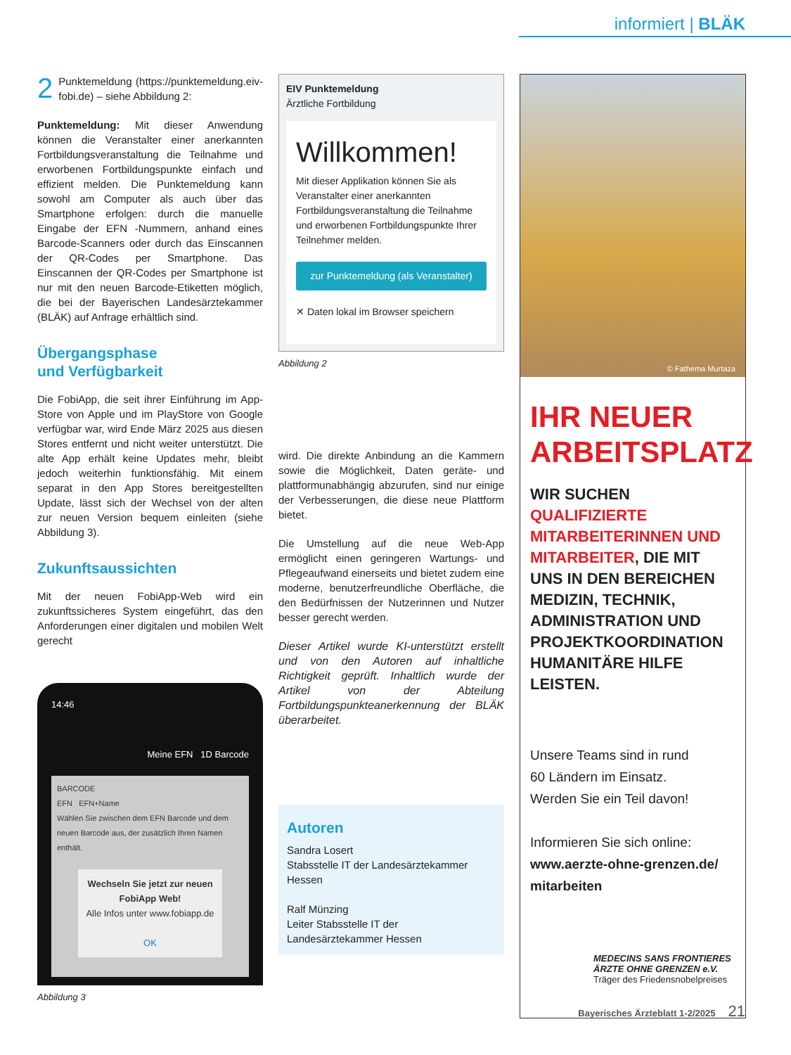informiert | BLÄK
2 Punktemeldung (https://punktemeldung.eiv-fobi.de) – siehe Abbildung 2:
Punktemeldung: Mit dieser Anwendung können die Veranstalter einer anerkannten Fortbildungsveranstaltung die Teilnahme und erworbenen Fortbildungspunkte einfach und effizient melden. Die Punktemeldung kann sowohl am Computer als auch über das Smartphone erfolgen: durch die manuelle Eingabe der EFN -Nummern, anhand eines Barcode-Scanners oder durch das Einscannen der QR-Codes per Smartphone. Das Einscannen der QR-Codes per Smartphone ist nur mit den neuen Barcode-Etiketten möglich, die bei der Bayerischen Landesärztekammer (BLÄK) auf Anfrage erhältlich sind.
Übergangsphase
und Verfügbarkeit
Die FobiApp, die seit ihrer Einführung im App-Store von Apple und im PlayStore von Google verfügbar war, wird Ende März 2025 aus diesen Stores entfernt und nicht weiter unterstützt. Die alte App erhält keine Updates mehr, bleibt jedoch weiterhin funktionsfähig. Mit einem separat in den App Stores bereitgestellten Update, lässt sich der Wechsel von der alten zur neuen Version bequem einleiten (siehe Abbildung 3).
Zukunftsaussichten
Mit der neuen FobiApp-Web wird ein zukunftssicheres System eingeführt, das den Anforderungen einer digitalen und mobilen Welt gerecht
14:46
Meine EFN 1D Barcode
BARCODE
EFN EFN+Name
Wählen Sie zwischen dem EFN Barcode und dem neuen Barcode aus, der zusätzlich Ihren Namen enthält.
Wechseln Sie jetzt zur neuen FobiApp Web!
Alle Infos unter www.fobiapp.de
OK
Abbildung 3
EIV Punktemeldung
Ärztliche Fortbildung
Willkommen!
Mit dieser Applikation können Sie als Veranstalter einer anerkannten Fortbildungsveranstaltung die Teilnahme und erworbenen Fortbildungspunkte Ihrer Teilnehmer melden.
zur Punktemeldung (als Veranstalter)
✕ Daten lokal im Browser speichern
Abbildung 2
wird. Die direkte Anbindung an die Kammern sowie die Möglichkeit, Daten geräte- und plattformunabhängig abzurufen, sind nur einige der Verbesserungen, die diese neue Plattform bietet.
Die Umstellung auf die neue Web-App ermöglicht einen geringeren Wartungs- und Pflegeaufwand einerseits und bietet zudem eine moderne, benutzerfreundliche Oberfläche, die den Bedürfnissen der Nutzerinnen und Nutzer besser gerecht werden.
Dieser Artikel wurde KI-unterstützt erstellt und von den Autoren auf inhaltliche Richtigkeit geprüft. Inhaltlich wurde der Artikel von der Abteilung Fortbildungspunkteanerkennung der BLÄK überarbeitet.
Autoren
Sandra Losert
Stabsstelle IT der Landesärztekammer Hessen
Ralf Münzing
Leiter Stabsstelle IT der Landesärztekammer Hessen
© Fathema Murtaza
IHR NEUER ARBEITSPLATZ
WIR SUCHEN QUALIFIZIERTE MITARBEITERINNEN UND MITARBEITER, DIE MIT UNS IN DEN BEREICHEN MEDIZIN, TECHNIK, ADMINISTRATION UND PROJEKTKOORDINATION HUMANITÄRE HILFE LEISTEN.
Unsere Teams sind in rund
60 Ländern im Einsatz.
Werden Sie ein Teil davon!
Informieren Sie sich online:
www.aerzte-ohne-grenzen.de/ mitarbeiten
MEDECINS SANS FRONTIERES
ÄRZTE OHNE GRENZEN e.V.
Träger des Friedensnobelpreises
Bayerisches Ärzteblatt 1-2/2025 21